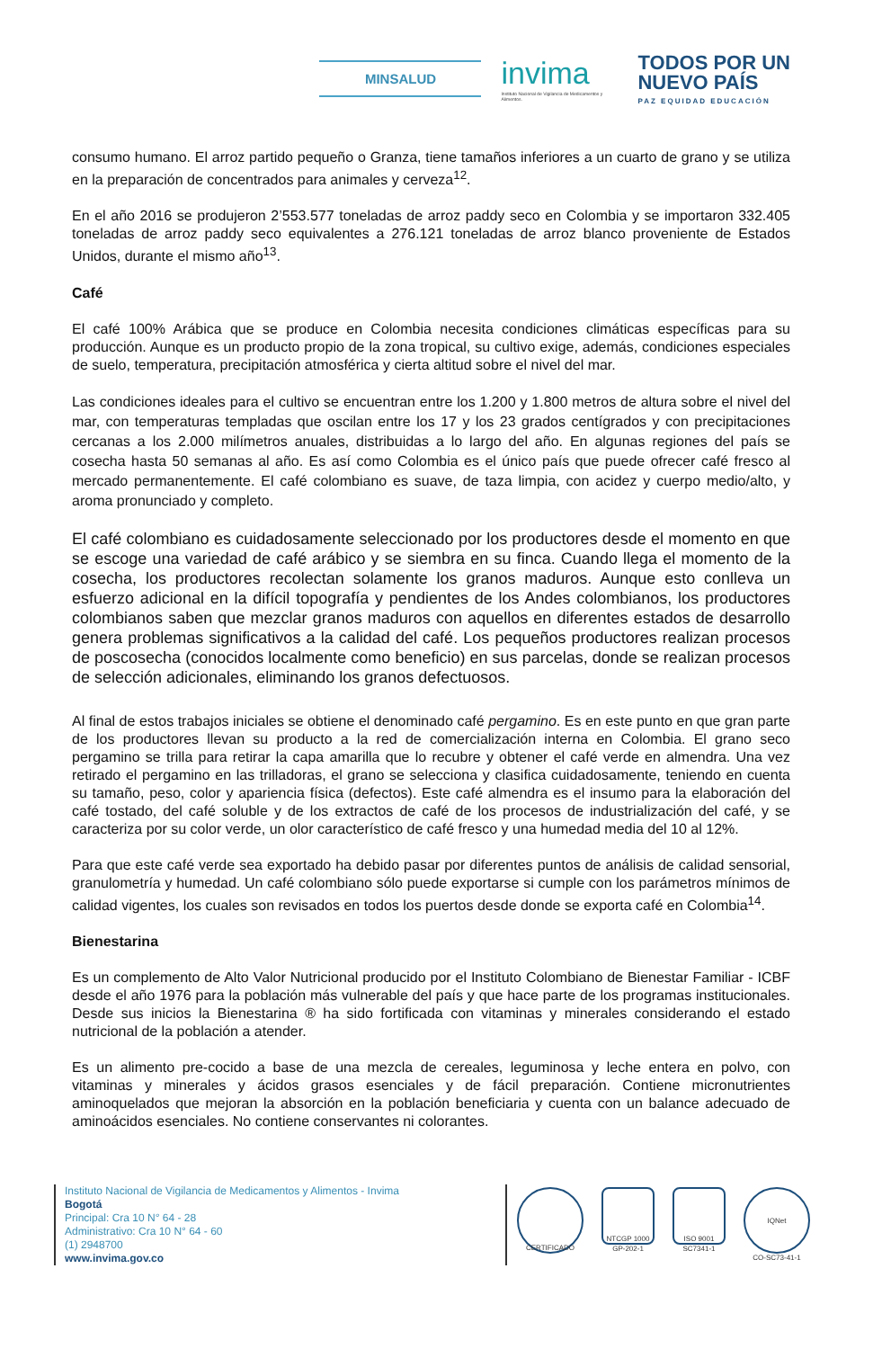MINSALUD
invima
Instituto Nacional de Vigilancia de Medicamentos y Alimentos.
TODOS POR UN
NUEVO PAÍS
PAZ EQUIDAD EDUCACIÓN
consumo humano. El arroz partido pequeño o Granza, tiene tamaños inferiores a un cuarto de grano y se utiliza en la preparación de concentrados para animales y cerveza<sup>12</sup>.
En el año 2016 se produjeron 2’553.577 toneladas de arroz paddy seco en Colombia y se importaron 332.405 toneladas de arroz paddy seco equivalentes a 276.121 toneladas de arroz blanco proveniente de Estados Unidos, durante el mismo año<sup>13</sup>.
Café
El café 100% Arábica que se produce en Colombia necesita condiciones climáticas específicas para su producción. Aunque es un producto propio de la zona tropical, su cultivo exige, además, condiciones especiales de suelo, temperatura, precipitación atmosférica y cierta altitud sobre el nivel del mar.
Las condiciones ideales para el cultivo se encuentran entre los 1.200 y 1.800 metros de altura sobre el nivel del mar, con temperaturas templadas que oscilan entre los 17 y los 23 grados centígrados y con precipitaciones cercanas a los 2.000 milímetros anuales, distribuidas a lo largo del año. En algunas regiones del país se cosecha hasta 50 semanas al año. Es así como Colombia es el único país que puede ofrecer café fresco al mercado permanentemente. El café colombiano es suave, de taza limpia, con acidez y cuerpo medio/alto, y aroma pronunciado y completo.
El café colombiano es cuidadosamente seleccionado por los productores desde el momento en que se escoge una variedad de café arábico y se siembra en su finca. Cuando llega el momento de la cosecha, los productores recolectan solamente los granos maduros. Aunque esto conlleva un esfuerzo adicional en la difícil topografía y pendientes de los Andes colombianos, los productores colombianos saben que mezclar granos maduros con aquellos en diferentes estados de desarrollo genera problemas significativos a la calidad del café. Los pequeños productores realizan procesos de poscosecha (conocidos localmente como beneficio) en sus parcelas, donde se realizan procesos de selección adicionales, eliminando los granos defectuosos.
Al final de estos trabajos iniciales se obtiene el denominado café pergamino. Es en este punto en que gran parte de los productores llevan su producto a la red de comercialización interna en Colombia. El grano seco pergamino se trilla para retirar la capa amarilla que lo recubre y obtener el café verde en almendra. Una vez retirado el pergamino en las trilladoras, el grano se selecciona y clasifica cuidadosamente, teniendo en cuenta su tamaño, peso, color y apariencia física (defectos). Este café almendra es el insumo para la elaboración del café tostado, del café soluble y de los extractos de café de los procesos de industrialización del café, y se caracteriza por su color verde, un olor característico de café fresco y una humedad media del 10 al 12%.
Para que este café verde sea exportado ha debido pasar por diferentes puntos de análisis de calidad sensorial, granulometría y humedad. Un café colombiano sólo puede exportarse si cumple con los parámetros mínimos de calidad vigentes, los cuales son revisados en todos los puertos desde donde se exporta café en Colombia<sup>14</sup>.
Bienestarina
Es un complemento de Alto Valor Nutricional producido por el Instituto Colombiano de Bienestar Familiar - ICBF desde el año 1976 para la población más vulnerable del país y que hace parte de los programas institucionales. Desde sus inicios la Bienestarina ® ha sido fortificada con vitaminas y minerales considerando el estado nutricional de la población a atender.
Es un alimento pre-cocido a base de una mezcla de cereales, leguminosa y leche entera en polvo, con vitaminas y minerales y ácidos grasos esenciales y de fácil preparación. Contiene micronutrientes aminoquelados que mejoran la absorción en la población beneficiaria y cuenta con un balance adecuado de aminoácidos esenciales. No contiene conservantes ni colorantes.
Instituto Nacional de Vigilancia de Medicamentos y Alimentos - Invima
Bogotá
Principal: Cra 10 N° 64 - 28
Administrativo: Cra 10 N° 64 - 60
(1) 2948700
www.invima.gov.co
CERTIFICADO
NTCGP 1000
GP-202-1
ISO 9001
SC7341-1
IQNet
CO-SC73-41-1